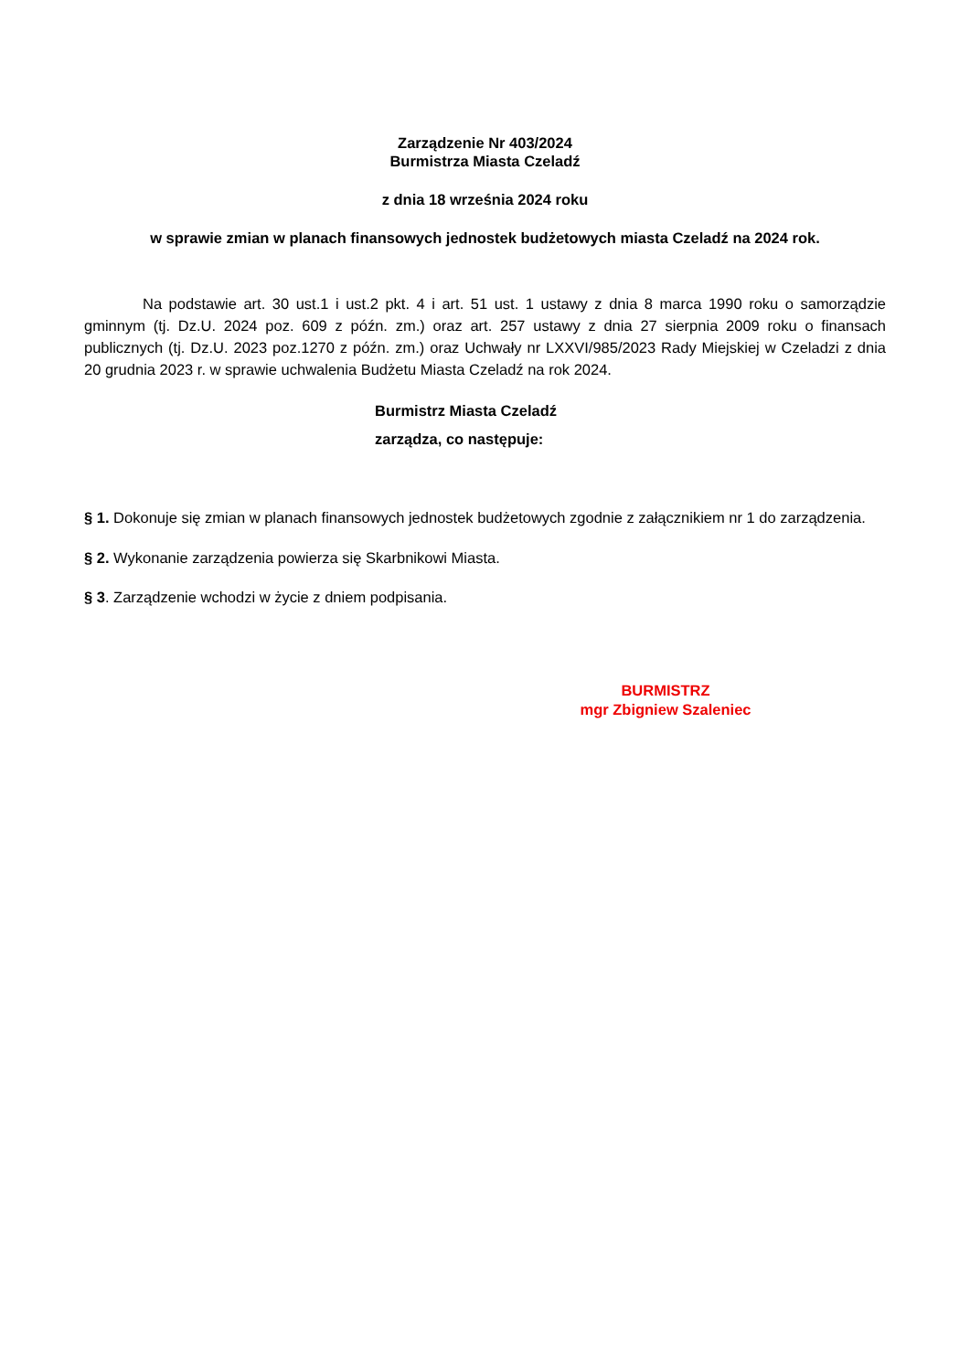Zarządzenie Nr 403/2024
Burmistrza Miasta Czeladź
z dnia 18 września 2024 roku
w sprawie zmian w planach finansowych jednostek budżetowych miasta Czeladź na 2024 rok.
Na podstawie art. 30 ust.1 i ust.2 pkt. 4 i art. 51 ust. 1 ustawy z dnia 8 marca 1990 roku o samorządzie gminnym (tj. Dz.U. 2024 poz. 609 z późn. zm.) oraz art. 257 ustawy z dnia 27 sierpnia 2009 roku o finansach publicznych (tj. Dz.U. 2023 poz.1270 z późn. zm.) oraz Uchwały nr LXXVI/985/2023 Rady Miejskiej w Czeladzi z dnia 20 grudnia 2023 r. w sprawie uchwalenia Budżetu Miasta Czeladź na rok 2024.
Burmistrz Miasta Czeladź
zarządza, co następuje:
§ 1. Dokonuje się zmian w planach finansowych jednostek budżetowych zgodnie z załącznikiem nr 1 do zarządzenia.
§ 2. Wykonanie zarządzenia powierza się Skarbnikowi Miasta.
§ 3. Zarządzenie wchodzi w życie z dniem podpisania.
BURMISTRZ
mgr Zbigniew Szaleniec